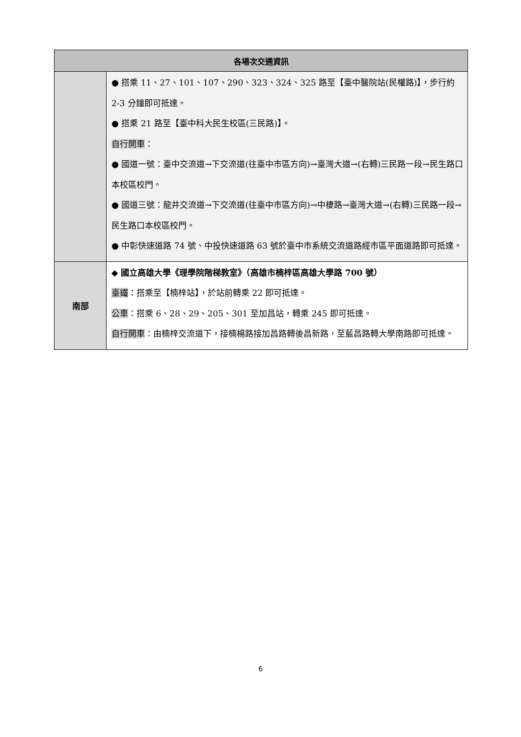| 各場次交通資訊 | |
| --- | --- |
| | ● 搭乘 11、27、101、107、290、323、324、325 路至【臺中醫院站(民權路)】，步行約 2-3 分鐘即可抵達。 ● 搭乘 21 路至【臺中科大民生校區(三民路)】。 自行開車 ： ● 國道一號：臺中交流道→下交流道(往臺中市區方向)→臺灣大道→(右轉)三民路一段→民生路口本校區校門。 ● 國道三號：龍井交流道→下交流道(往臺中市區方向)→中棲路→臺灣大道→(右轉)三民路一段→民生路口本校區校門。 ● 中彰快速道路 74 號、中投快速道路 63 號於臺中市系統交流道路經市區平面道路即可抵達。 |
| 南部 | ◆ 國立高雄大學《理學院階梯教室》（高雄市楠梓區高雄大學路 700 號） 臺鐵 ：搭乘至【楠梓站】，於站前轉乘 22 即可抵達。 公車 ：搭乘 6、28、29、205、301 至加昌站，轉乘 245 即可抵達。 自行開車 ：由楠梓交流道下，接楠楊路接加昌路轉後昌新路，至藍昌路轉大學南路即可抵達。 |
6